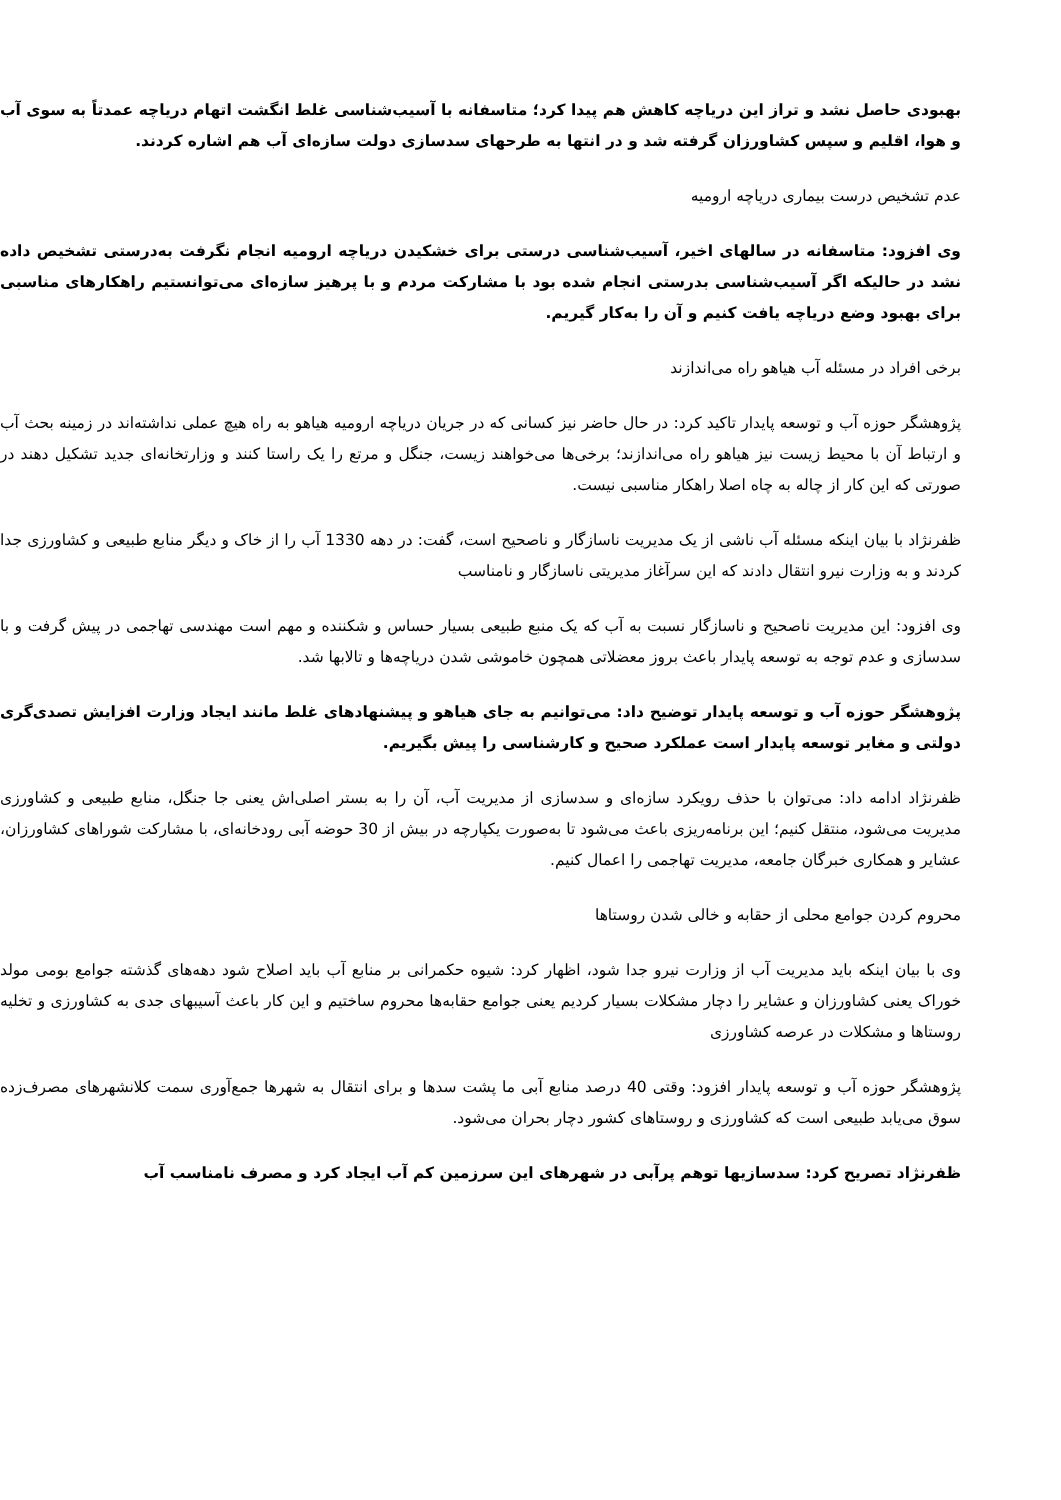بهبودی حاصل نشد و تراز این دریاچه کاهش هم پیدا کرد؛ متاسفانه با آسیب‌شناسی غلط انگشت اتهام دریاچه عمدتاً به سوی آب و هوا، اقلیم و سپس کشاورزان گرفته شد و در انتها به طرحهای سدسازی دولت سازه‌ای آب هم اشاره کردند.
عدم تشخیص درست بیماری دریاچه ارومیه
وی افزود: متاسفانه در سالهای اخیر، آسیب‌شناسی درستی برای خشکیدن دریاچه ارومیه انجام نگرفت به‌درستی تشخیص داده نشد در حالیکه اگر آسیب‌شناسی بدرستی انجام شده بود با مشارکت مردم و با پرهیز سازه‌ای می‌توانستیم راهکارهای مناسبی برای بهبود وضع دریاچه یافت کنیم و آن را به‌کار گیریم.
برخی افراد در مسئله آب هیاهو راه می‌اندازند
پژوهشگر حوزه آب و توسعه پایدار تاکید کرد: در حال حاضر نیز کسانی که در جریان دریاچه ارومیه هیاهو به راه هیچ عملی نداشته‌اند در زمینه بحث آب و ارتباط آن با محیط زیست نیز هیاهو راه می‌اندازند؛ برخی‌ها می‌خواهند زیست، جنگل و مرتع را یک راستا کنند و وزارتخانه‌ای جدید تشکیل دهند در صورتی که این کار از چاله به چاه اصلا راهکار مناسبی نیست.
ظفرنژاد با بیان اینکه مسئله آب ناشی از یک مدیریت ناسازگار و ناصحیح است، گفت: در دهه 1330 آب را از خاک و دیگر منابع طبیعی و کشاورزی جدا کردند و به وزارت نیرو انتقال دادند که این سرآغاز مدیریتی ناسازگار و نامناسب
وی افزود: این مدیریت ناصحیح و ناسازگار نسبت به آب که یک منبع طبیعی بسیار حساس و شکننده و مهم است مهندسی تهاجمی در پیش گرفت و با سدسازی و عدم توجه به توسعه پایدار باعث بروز معضلاتی همچون خاموشی شدن دریاچه‌ها و تالابها شد.
پژوهشگر حوزه آب و توسعه پایدار توضیح داد: می‌توانیم به جای هیاهو و پیشنهادهای غلط مانند ایجاد وزارت افزایش تصدی‌گری دولتی و مغایر توسعه پایدار است عملکرد صحیح و کارشناسی را پیش بگیریم.
ظفرنژاد ادامه داد: می‌توان با حذف رویکرد سازه‌ای و سدسازی از مدیریت آب، آن را به بستر اصلی‌اش یعنی جا جنگل، منابع طبیعی و کشاورزی مدیریت می‌شود، منتقل کنیم؛ این برنامه‌ریزی باعث می‌شود تا به‌صورت یکپارچه در بیش از 30 حوضه آبی رودخانه‌ای، با مشارکت شوراهای کشاورزان، عشایر و همکاری خبرگان جامعه، مدیریت تهاجمی را اعمال کنیم.
محروم کردن جوامع محلی از حقابه و خالی شدن روستاها
وی با بیان اینکه باید مدیریت آب از وزارت نیرو جدا شود، اظهار کرد: شیوه حکمرانی بر منابع آب باید اصلاح شود دهه‌های گذشته جوامع بومی مولد خوراک یعنی کشاورزان و عشایر را دچار مشکلات بسیار کردیم یعنی جوامع حقابه‌ها محروم ساختیم و این کار باعث آسیبهای جدی به کشاورزی و تخلیه روستاها و مشکلات در عرصه کشاورزی
پژوهشگر حوزه آب و توسعه پایدار افزود: وقتی 40 درصد منابع آبی ما پشت سدها و برای انتقال به شهرها جمع‌آوری سمت کلانشهرهای مصرف‌زده سوق می‌یابد طبیعی است که کشاورزی و روستاهای کشور دچار بحران می‌شود.
ظفرنژاد تصریح کرد: سدسازیها توهم پرآبی در شهرهای این سرزمین کم آب ایجاد کرد و مصرف نامناسب آب